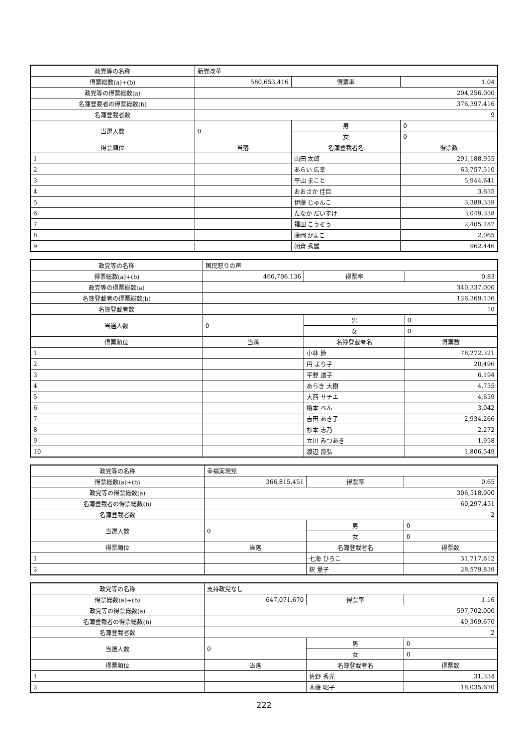| 政党等の名称 | 新党改革 | | | |
| 得票総数(a)+(b) | 580,653.416 | 得票率 | 1.04 | |
| 政党等の得票総数(a) | 204,256.000 | | | |
| 名簿登載者の得票総数(b) | 376,397.416 | | | |
| 名簿登載者数 | 9 | | | |
| 当選人数 | 0 | 男 | 0 | |
| | | 女 | 0 | |
| 得票順位 | 当落 | 名簿登載者名 | | 得票数 |
| 1 | | 山田 太郎 | | 291,188.955 |
| 2 | | あらい 広幸 | | 63,757.510 |
| 3 | | 平山 まこと | | 5,944.641 |
| 4 | | おおさか 佳巨 | | 3,635 |
| 5 | | 伊藤 じゅんこ | | 3,389.339 |
| 6 | | たなか だいすけ | | 3,049.338 |
| 7 | | 福田 こうぞう | | 2,405.187 |
| 8 | | 藤岡 かよこ | | 2,065 |
| 9 | | 朝倉 秀雄 | | 962.446 |
| 政党等の名称 | 国民怒りの声 | | | |
| 得票総数(a)+(b) | 466,706.136 | 得票率 | 0.83 | |
| 政党等の得票総数(a) | 340,337.000 | | | |
| 名簿登載者の得票総数(b) | 126,369.136 | | | |
| 名簿登載者数 | 10 | | | |
| 当選人数 | 0 | 男 | 0 | |
| | | 女 | 0 | |
| 得票順位 | 当落 | 名簿登載者名 | | 得票数 |
| 1 | | 小林 節 | | 78,272.321 |
| 2 | | 円 より子 | | 20,496 |
| 3 | | 平野 道子 | | 6,194 |
| 4 | | あらき 大樹 | | 4,735 |
| 5 | | 大西 サチエ | | 4,659 |
| 6 | | 橋本 べん | | 3,042 |
| 7 | | 吉田 あき子 | | 2,934.266 |
| 8 | | 杉本 志乃 | | 2,272 |
| 9 | | 立川 みつあき | | 1,958 |
| 10 | | 渡辺 良弘 | | 1,806.549 |
| 政党等の名称 | 幸福実現党 | | | |
| 得票総数(a)+(b) | 366,815.451 | 得票率 | 0.65 | |
| 政党等の得票総数(a) | 306,518.000 | | | |
| 名簿登載者の得票総数(b) | 60,297.451 | | | |
| 名簿登載者数 | 2 | | | |
| 当選人数 | 0 | 男 | 0 | |
| | | 女 | 0 | |
| 得票順位 | 当落 | 名簿登載者名 | | 得票数 |
| 1 | | 七海 ひろこ | | 31,717.612 |
| 2 | | 釈 量子 | | 28,579.839 |
| 政党等の名称 | 支持政党なし | | | |
| 得票総数(a)+(b) | 647,071.670 | 得票率 | 1.16 | |
| 政党等の得票総数(a) | 597,702.000 | | | |
| 名簿登載者の得票総数(b) | 49,369.670 | | | |
| 名簿登載者数 | 2 | | | |
| 当選人数 | 0 | 男 | 0 | |
| | | 女 | 0 | |
| 得票順位 | 当落 | 名簿登載者名 | | 得票数 |
| 1 | | 佐野 秀光 | | 31,334 |
| 2 | | 本藤 昭子 | | 18,035.670 |
222